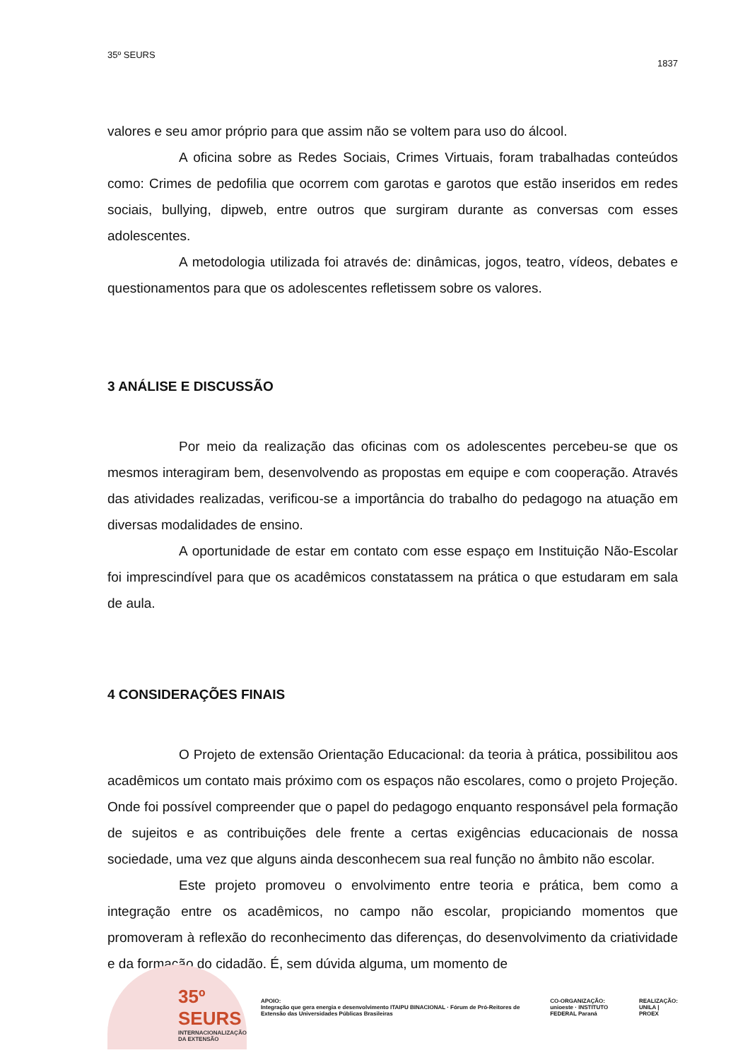35º SEURS 1837
valores e seu amor próprio para que assim não se voltem para uso do álcool.
A oficina sobre as Redes Sociais, Crimes Virtuais, foram trabalhadas conteúdos como: Crimes de pedofilia que ocorrem com garotas e garotos que estão inseridos em redes sociais, bullying, dipweb, entre outros que surgiram durante as conversas com esses adolescentes.
A metodologia utilizada foi através de: dinâmicas, jogos, teatro, vídeos, debates e questionamentos para que os adolescentes refletissem sobre os valores.
3 ANÁLISE E DISCUSSÃO
Por meio da realização das oficinas com os adolescentes percebeu-se que os mesmos interagiram bem, desenvolvendo as propostas em equipe e com cooperação. Através das atividades realizadas, verificou-se a importância do trabalho do pedagogo na atuação em diversas modalidades de ensino.
A oportunidade de estar em contato com esse espaço em Instituição Não-Escolar foi imprescindível para que os acadêmicos constatassem na prática o que estudaram em sala de aula.
4 CONSIDERAÇÕES FINAIS
O Projeto de extensão Orientação Educacional: da teoria à prática, possibilitou aos acadêmicos um contato mais próximo com os espaços não escolares, como o projeto Projeção. Onde foi possível compreender que o papel do pedagogo enquanto responsável pela formação de sujeitos e as contribuições dele frente a certas exigências educacionais de nossa sociedade, uma vez que alguns ainda desconhecem sua real função no âmbito não escolar.
Este projeto promoveu o envolvimento entre teoria e prática, bem como a integração entre os acadêmicos, no campo não escolar, propiciando momentos que promoveram à reflexão do reconhecimento das diferenças, do desenvolvimento da criatividade e da formação do cidadão. É, sem dúvida alguma, um momento de
35º
SEURS
INTERNACIONALIZAÇÃO DA EXTENSÃO
APOIO:
Integração que gera energia e desenvolvimento ITAIPU BINACIONAL · Fórum de Pró-Reitores de Extensão das Universidades Públicas Brasileiras
CO-ORGANIZAÇÃO:
unioeste · INSTITUTO FEDERAL Paraná
REALIZAÇÃO:
UNILA | PROEX